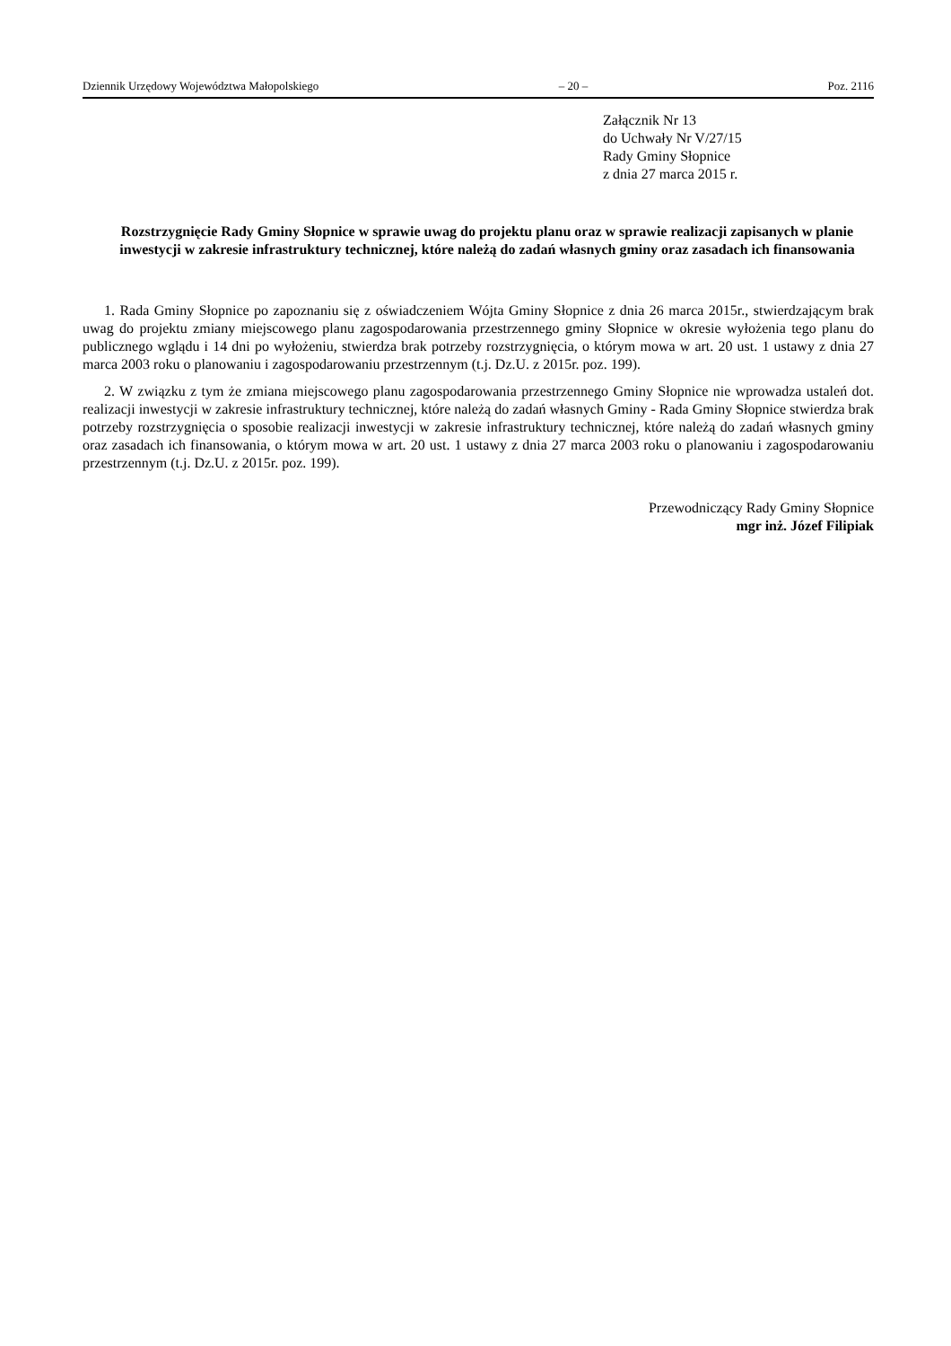Dziennik Urzędowy Województwa Małopolskiego – 20 – Poz. 2116
Załącznik Nr 13
do Uchwały Nr V/27/15
Rady Gminy Słopnice
z dnia 27 marca 2015 r.
Rozstrzygnięcie Rady Gminy Słopnice w sprawie uwag do projektu planu oraz w sprawie realizacji zapisanych w planie inwestycji w zakresie infrastruktury technicznej, które należą do zadań własnych gminy oraz zasadach ich finansowania
1. Rada Gminy Słopnice po zapoznaniu się z oświadczeniem Wójta Gminy Słopnice z dnia 26 marca 2015r., stwierdzającym brak uwag do projektu zmiany miejscowego planu zagospodarowania przestrzennego gminy Słopnice w okresie wyłożenia tego planu do publicznego wglądu i 14 dni po wyłożeniu, stwierdza brak potrzeby rozstrzygnięcia, o którym mowa w art. 20 ust. 1 ustawy z dnia 27 marca 2003 roku o planowaniu i zagospodarowaniu przestrzennym (t.j. Dz.U. z 2015r. poz. 199).
2. W związku z tym że zmiana miejscowego planu zagospodarowania przestrzennego Gminy Słopnice nie wprowadza ustaleń dot. realizacji inwestycji w zakresie infrastruktury technicznej, które należą do zadań własnych Gminy - Rada Gminy Słopnice stwierdza brak potrzeby rozstrzygnięcia o sposobie realizacji inwestycji w zakresie infrastruktury technicznej, które należą do zadań własnych gminy oraz zasadach ich finansowania, o którym mowa w art. 20 ust. 1 ustawy z dnia 27 marca 2003 roku o planowaniu i zagospodarowaniu przestrzennym (t.j. Dz.U. z 2015r. poz. 199).
Przewodniczący Rady Gminy Słopnice
mgr inż. Józef Filipiak